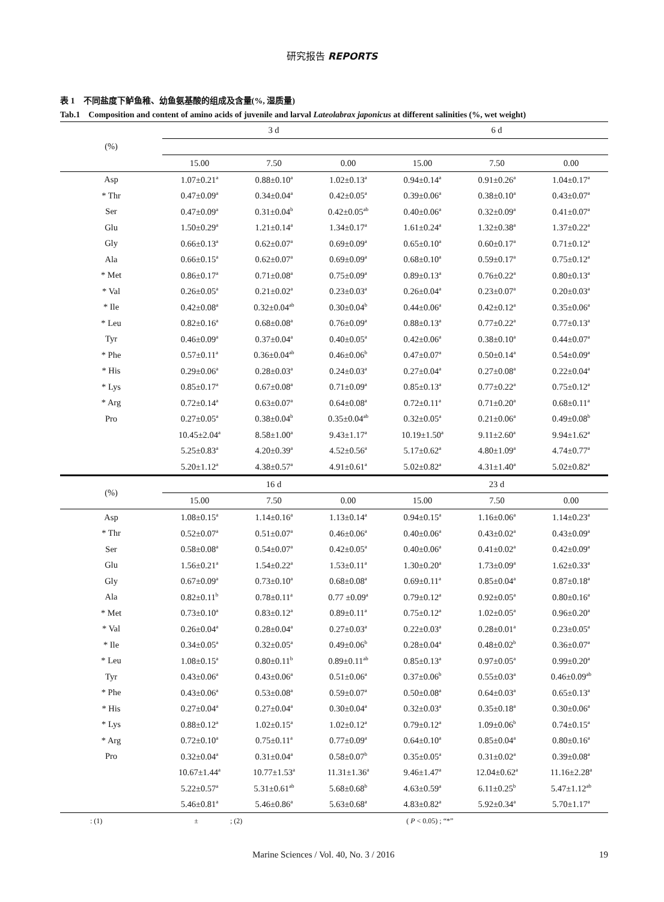研究报告 REPORTS
表 1　不同盐度下鲈鱼稚、幼鱼氨基酸的组成及含量(%, 湿质量)
Tab.1　Composition and content of amino acids of juvenile and larval Lateolabrax japonicus at different salinities (%, wet weight)
| (%) | 3 d | | | 6 d | | |
| --- | --- | --- | --- | --- | --- | --- |
| | 15.00 | 7.50 | 0.00 | 15.00 | 7.50 | 0.00 |
| Asp | 1.07±0.21<sup>a</sup> | 0.88±0.10<sup>a</sup> | 1.02±0.13<sup>a</sup> | 0.94±0.14<sup>a</sup> | 0.91±0.26<sup>a</sup> | 1.04±0.17<sup>a</sup> |
| * Thr | 0.47±0.09<sup>a</sup> | 0.34±0.04<sup>a</sup> | 0.42±0.05<sup>a</sup> | 0.39±0.06<sup>a</sup> | 0.38±0.10<sup>a</sup> | 0.43±0.07<sup>a</sup> |
| Ser | 0.47±0.09<sup>a</sup> | 0.31±0.04<sup>b</sup> | 0.42±0.05<sup>ab</sup> | 0.40±0.06<sup>a</sup> | 0.32±0.09<sup>a</sup> | 0.41±0.07<sup>a</sup> |
| Glu | 1.50±0.29<sup>a</sup> | 1.21±0.14<sup>a</sup> | 1.34±0.17<sup>a</sup> | 1.61±0.24<sup>a</sup> | 1.32±0.38<sup>a</sup> | 1.37±0.22<sup>a</sup> |
| Gly | 0.66±0.13<sup>a</sup> | 0.62±0.07<sup>a</sup> | 0.69±0.09<sup>a</sup> | 0.65±0.10<sup>a</sup> | 0.60±0.17<sup>a</sup> | 0.71±0.12<sup>a</sup> |
| Ala | 0.66±0.15<sup>a</sup> | 0.62±0.07<sup>a</sup> | 0.69±0.09<sup>a</sup> | 0.68±0.10<sup>a</sup> | 0.59±0.17<sup>a</sup> | 0.75±0.12<sup>a</sup> |
| * Met | 0.86±0.17<sup>a</sup> | 0.71±0.08<sup>a</sup> | 0.75±0.09<sup>a</sup> | 0.89±0.13<sup>a</sup> | 0.76±0.22<sup>a</sup> | 0.80±0.13<sup>a</sup> |
| * Val | 0.26±0.05<sup>a</sup> | 0.21±0.02<sup>a</sup> | 0.23±0.03<sup>a</sup> | 0.26±0.04<sup>a</sup> | 0.23±0.07<sup>a</sup> | 0.20±0.03<sup>a</sup> |
| * Ile | 0.42±0.08<sup>a</sup> | 0.32±0.04<sup>ab</sup> | 0.30±0.04<sup>b</sup> | 0.44±0.06<sup>a</sup> | 0.42±0.12<sup>a</sup> | 0.35±0.06<sup>a</sup> |
| * Leu | 0.82±0.16<sup>a</sup> | 0.68±0.08<sup>a</sup> | 0.76±0.09<sup>a</sup> | 0.88±0.13<sup>a</sup> | 0.77±0.22<sup>a</sup> | 0.77±0.13<sup>a</sup> |
| Tyr | 0.46±0.09<sup>a</sup> | 0.37±0.04<sup>a</sup> | 0.40±0.05<sup>a</sup> | 0.42±0.06<sup>a</sup> | 0.38±0.10<sup>a</sup> | 0.44±0.07<sup>a</sup> |
| * Phe | 0.57±0.11<sup>a</sup> | 0.36±0.04<sup>ab</sup> | 0.46±0.06<sup>b</sup> | 0.47±0.07<sup>a</sup> | 0.50±0.14<sup>a</sup> | 0.54±0.09<sup>a</sup> |
| * His | 0.29±0.06<sup>a</sup> | 0.28±0.03<sup>a</sup> | 0.24±0.03<sup>a</sup> | 0.27±0.04<sup>a</sup> | 0.27±0.08<sup>a</sup> | 0.22±0.04<sup>a</sup> |
| * Lys | 0.85±0.17<sup>a</sup> | 0.67±0.08<sup>a</sup> | 0.71±0.09<sup>a</sup> | 0.85±0.13<sup>a</sup> | 0.77±0.22<sup>a</sup> | 0.75±0.12<sup>a</sup> |
| * Arg | 0.72±0.14<sup>a</sup> | 0.63±0.07<sup>a</sup> | 0.64±0.08<sup>a</sup> | 0.72±0.11<sup>a</sup> | 0.71±0.20<sup>a</sup> | 0.68±0.11<sup>a</sup> |
| Pro | 0.27±0.05<sup>a</sup> | 0.38±0.04<sup>b</sup> | 0.35±0.04<sup>ab</sup> | 0.32±0.05<sup>a</sup> | 0.21±0.06<sup>a</sup> | 0.49±0.08<sup>b</sup> |
| | 10.45±2.04<sup>a</sup> | 8.58±1.00<sup>a</sup> | 9.43±1.17<sup>a</sup> | 10.19±1.50<sup>a</sup> | 9.11±2.60<sup>a</sup> | 9.94±1.62<sup>a</sup> |
| | 5.25±0.83<sup>a</sup> | 4.20±0.39<sup>a</sup> | 4.52±0.56<sup>a</sup> | 5.17±0.62<sup>a</sup> | 4.80±1.09<sup>a</sup> | 4.74±0.77<sup>a</sup> |
| | 5.20±1.12<sup>a</sup> | 4.38±0.57<sup>a</sup> | 4.91±0.61<sup>a</sup> | 5.02±0.82<sup>a</sup> | 4.31±1.40<sup>a</sup> | 5.02±0.82<sup>a</sup> |
| (%) | 16 d | | | 23 d | | |
| | 15.00 | 7.50 | 0.00 | 15.00 | 7.50 | 0.00 |
| Asp | 1.08±0.15<sup>a</sup> | 1.14±0.16<sup>a</sup> | 1.13±0.14<sup>a</sup> | 0.94±0.15<sup>a</sup> | 1.16±0.06<sup>a</sup> | 1.14±0.23<sup>a</sup> |
| * Thr | 0.52±0.07<sup>a</sup> | 0.51±0.07<sup>a</sup> | 0.46±0.06<sup>a</sup> | 0.40±0.06<sup>a</sup> | 0.43±0.02<sup>a</sup> | 0.43±0.09<sup>a</sup> |
| Ser | 0.58±0.08<sup>a</sup> | 0.54±0.07<sup>a</sup> | 0.42±0.05<sup>a</sup> | 0.40±0.06<sup>a</sup> | 0.41±0.02<sup>a</sup> | 0.42±0.09<sup>a</sup> |
| Glu | 1.56±0.21<sup>a</sup> | 1.54±0.22<sup>a</sup> | 1.53±0.11<sup>a</sup> | 1.30±0.20<sup>a</sup> | 1.73±0.09<sup>a</sup> | 1.62±0.33<sup>a</sup> |
| Gly | 0.67±0.09<sup>a</sup> | 0.73±0.10<sup>a</sup> | 0.68±0.08<sup>a</sup> | 0.69±0.11<sup>a</sup> | 0.85±0.04<sup>a</sup> | 0.87±0.18<sup>a</sup> |
| Ala | 0.82±0.11<sup>b</sup> | 0.78±0.11<sup>a</sup> | 0.77 ±0.09<sup>a</sup> | 0.79±0.12<sup>a</sup> | 0.92±0.05<sup>a</sup> | 0.80±0.16<sup>a</sup> |
| * Met | 0.73±0.10<sup>a</sup> | 0.83±0.12<sup>a</sup> | 0.89±0.11<sup>a</sup> | 0.75±0.12<sup>a</sup> | 1.02±0.05<sup>a</sup> | 0.96±0.20<sup>a</sup> |
| * Val | 0.26±0.04<sup>a</sup> | 0.28±0.04<sup>a</sup> | 0.27±0.03<sup>a</sup> | 0.22±0.03<sup>a</sup> | 0.28±0.01<sup>a</sup> | 0.23±0.05<sup>a</sup> |
| * Ile | 0.34±0.05<sup>a</sup> | 0.32±0.05<sup>a</sup> | 0.49±0.06<sup>b</sup> | 0.28±0.04<sup>a</sup> | 0.48±0.02<sup>b</sup> | 0.36±0.07<sup>a</sup> |
| * Leu | 1.08±0.15<sup>a</sup> | 0.80±0.11<sup>b</sup> | 0.89±0.11<sup>ab</sup> | 0.85±0.13<sup>a</sup> | 0.97±0.05<sup>a</sup> | 0.99±0.20<sup>a</sup> |
| Tyr | 0.43±0.06<sup>a</sup> | 0.43±0.06<sup>a</sup> | 0.51±0.06<sup>a</sup> | 0.37±0.06<sup>b</sup> | 0.55±0.03<sup>a</sup> | 0.46±0.09<sup>ab</sup> |
| * Phe | 0.43±0.06<sup>a</sup> | 0.53±0.08<sup>a</sup> | 0.59±0.07<sup>a</sup> | 0.50±0.08<sup>a</sup> | 0.64±0.03<sup>a</sup> | 0.65±0.13<sup>a</sup> |
| * His | 0.27±0.04<sup>a</sup> | 0.27±0.04<sup>a</sup> | 0.30±0.04<sup>a</sup> | 0.32±0.03<sup>a</sup> | 0.35±0.18<sup>a</sup> | 0.30±0.06<sup>a</sup> |
| * Lys | 0.88±0.12<sup>a</sup> | 1.02±0.15<sup>a</sup> | 1.02±0.12<sup>a</sup> | 0.79±0.12<sup>a</sup> | 1.09±0.06<sup>b</sup> | 0.74±0.15<sup>a</sup> |
| * Arg | 0.72±0.10<sup>a</sup> | 0.75±0.11<sup>a</sup> | 0.77±0.09<sup>a</sup> | 0.64±0.10<sup>a</sup> | 0.85±0.04<sup>a</sup> | 0.80±0.16<sup>a</sup> |
| Pro | 0.32±0.04<sup>a</sup> | 0.31±0.04<sup>a</sup> | 0.58±0.07<sup>b</sup> | 0.35±0.05<sup>a</sup> | 0.31±0.02<sup>a</sup> | 0.39±0.08<sup>a</sup> |
| | 10.67±1.44<sup>a</sup> | 10.77±1.53<sup>a</sup> | 11.31±1.36<sup>a</sup> | 9.46±1.47<sup>a</sup> | 12.04±0.62<sup>a</sup> | 11.16±2.28<sup>a</sup> |
| | 5.22±0.57<sup>a</sup> | 5.31±0.61<sup>ab</sup> | 5.68±0.68<sup>b</sup> | 4.63±0.59<sup>a</sup> | 6.11±0.25<sup>b</sup> | 5.47±1.12<sup>ab</sup> |
| | 5.46±0.81<sup>a</sup> | 5.46±0.86<sup>a</sup> | 5.63±0.68<sup>a</sup> | 4.83±0.82<sup>a</sup> | 5.92±0.34<sup>a</sup> | 5.70±1.17<sup>a</sup> |
: (1) ± ; (2) ( P < 0.05) ; “*”
Marine Sciences / Vol. 40, No. 3 / 2016 19